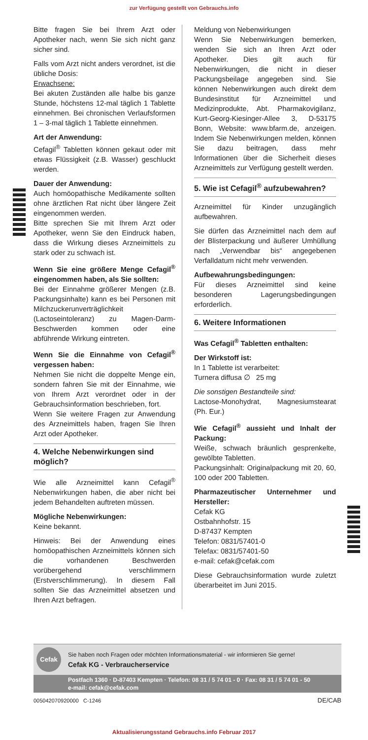zur Verfügung gestellt von Gebrauchs.info
Bitte fragen Sie bei Ihrem Arzt oder Apotheker nach, wenn Sie sich nicht ganz sicher sind.
Falls vom Arzt nicht anders verordnet, ist die übliche Dosis:
Erwachsene:
Bei akuten Zuständen alle halbe bis ganze Stunde, höchstens 12-mal täglich 1 Tablette einnehmen. Bei chronischen Verlaufsformen 1 – 3-mal täglich 1 Tablette einnehmen.
Art der Anwendung:
Cefagil<sup>®</sup> Tabletten können gekaut oder mit etwas Flüssigkeit (z.B. Wasser) geschluckt werden.
Dauer der Anwendung:
Auch homöopathische Medikamente sollten ohne ärztlichen Rat nicht über längere Zeit eingenommen werden.
Bitte sprechen Sie mit Ihrem Arzt oder Apotheker, wenn Sie den Eindruck haben, dass die Wirkung dieses Arzneimittels zu stark oder zu schwach ist.
Wenn Sie eine größere Menge Cefagil<sup>®</sup> eingenommen haben, als Sie sollten:
Bei der Einnahme größerer Mengen (z.B. Packungsinhalte) kann es bei Personen mit Milchzuckerunverträglichkeit (Lactoseintoleranz) zu Magen-Darm-Beschwerden kommen oder eine abführende Wirkung eintreten.
Wenn Sie die Einnahme von Cefagil<sup>®</sup> vergessen haben:
Nehmen Sie nicht die doppelte Menge ein, sondern fahren Sie mit der Einnahme, wie von Ihrem Arzt verordnet oder in der Gebrauchsinformation beschrieben, fort.
Wenn Sie weitere Fragen zur Anwendung des Arzneimittels haben, fragen Sie Ihren Arzt oder Apotheker.
4. Welche Nebenwirkungen sind möglich?
Wie alle Arzneimittel kann Cefagil<sup>®</sup> Nebenwirkungen haben, die aber nicht bei jedem Behandelten auftreten müssen.
Mögliche Nebenwirkungen:
Keine bekannt.
Hinweis: Bei der Anwendung eines homöopathischen Arzneimittels können sich die vorhandenen Beschwerden vorübergehend verschlimmern (Erstverschlimmerung). In diesem Fall sollten Sie das Arzneimittel absetzen und Ihren Arzt befragen.
Meldung von Nebenwirkungen
Wenn Sie Nebenwirkungen bemerken, wenden Sie sich an Ihren Arzt oder Apotheker. Dies gilt auch für Nebenwirkungen, die nicht in dieser Packungsbeilage angegeben sind. Sie können Nebenwirkungen auch direkt dem Bundesinstitut für Arzneimittel und Medizinprodukte, Abt. Pharmakovigilanz, Kurt-Georg-Kiesinger-Allee 3, D-53175 Bonn, Website: www.bfarm.de, anzeigen. Indem Sie Nebenwirkungen melden, können Sie dazu beitragen, dass mehr Informationen über die Sicherheit dieses Arzneimittels zur Verfügung gestellt werden.
5. Wie ist Cefagil<sup>®</sup> aufzubewahren?
Arzneimittel für Kinder unzugänglich aufbewahren.
Sie dürfen das Arzneimittel nach dem auf der Blisterpackung und äußerer Umhüllung nach „Verwendbar bis“ angegebenen Verfalldatum nicht mehr verwenden.
Aufbewahrungsbedingungen:
Für dieses Arzneimittel sind keine besonderen Lagerungsbedingungen erforderlich.
6. Weitere Informationen
Was Cefagil<sup>®</sup> Tabletten enthalten:
Der Wirkstoff ist:
In 1 Tablette ist verarbeitet:
Turnera diffusa ∅ 25 mg
Die sonstigen Bestandteile sind:
Lactose-Monohydrat, Magnesiumstearat (Ph. Eur.)
Wie Cefagil<sup>®</sup> aussieht und Inhalt der Packung:
Weiße, schwach bräunlich gesprenkelte, gewölbte Tabletten.
Packungsinhalt: Originalpackung mit 20, 60, 100 oder 200 Tabletten.
Pharmazeutischer Unternehmer und Hersteller:
Cefak KG
Ostbahnhofstr. 15
D-87437 Kempten
Telefon: 0831/57401-0
Telefax: 0831/57401-50
e-mail: cefak@cefak.com
Diese Gebrauchsinformation wurde zuletzt überarbeitet im Juni 2015.
Cefak
Sie haben noch Fragen oder möchten Informationsmaterial - wir informieren Sie gerne!
Cefak KG - Verbraucherservice
Postfach 1360 · D-87403 Kempten · Telefon: 08 31 / 5 74 01 - 0 · Fax: 08 31 / 5 74 01 - 50
e-mail: cefak@cefak.com
005042070920000 C-1246 DE/CAB
Aktualisierungsstand Gebrauchs.info Februar 2017